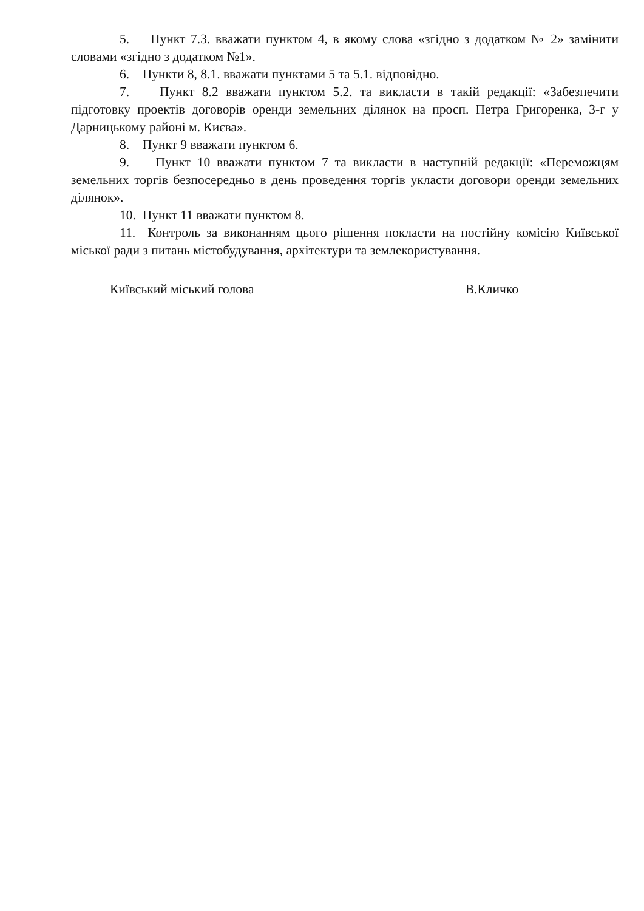5. Пункт 7.3. вважати пунктом 4, в якому слова «згідно з додатком № 2» замінити словами «згідно з додатком №1».
6. Пункти 8, 8.1. вважати пунктами 5 та 5.1. відповідно.
7. Пункт 8.2 вважати пунктом 5.2. та викласти в такій редакції: «Забезпечити підготовку проектів договорів оренди земельних ділянок на просп. Петра Григоренка, 3-г у Дарницькому районі м. Києва».
8. Пункт 9 вважати пунктом 6.
9. Пункт 10 вважати пунктом 7 та викласти в наступній редакції: «Переможцям земельних торгів безпосередньо в день проведення торгів укласти договори оренди земельних ділянок».
10. Пункт 11 вважати пунктом 8.
11. Контроль за виконанням цього рішення покласти на постійну комісію Київської міської ради з питань містобудування, архітектури та землекористування.
Київський міський голова В.Кличко